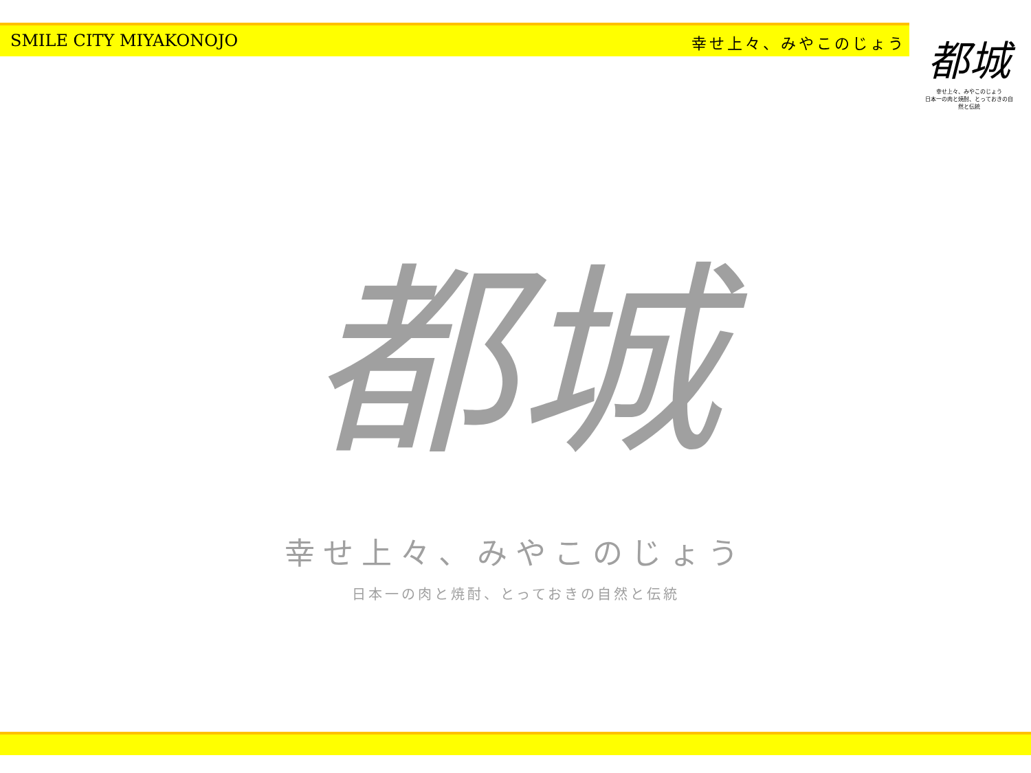SMILE CITY MIYAKONOJO 幸せ上々、みやこのじょう
都城
幸せ上々、みやこのじょう
日本一の肉と焼酎、とっておきの自然と伝統
都城
幸せ上々、みやこのじょう
日本一の肉と焼酎、とっておきの自然と伝統